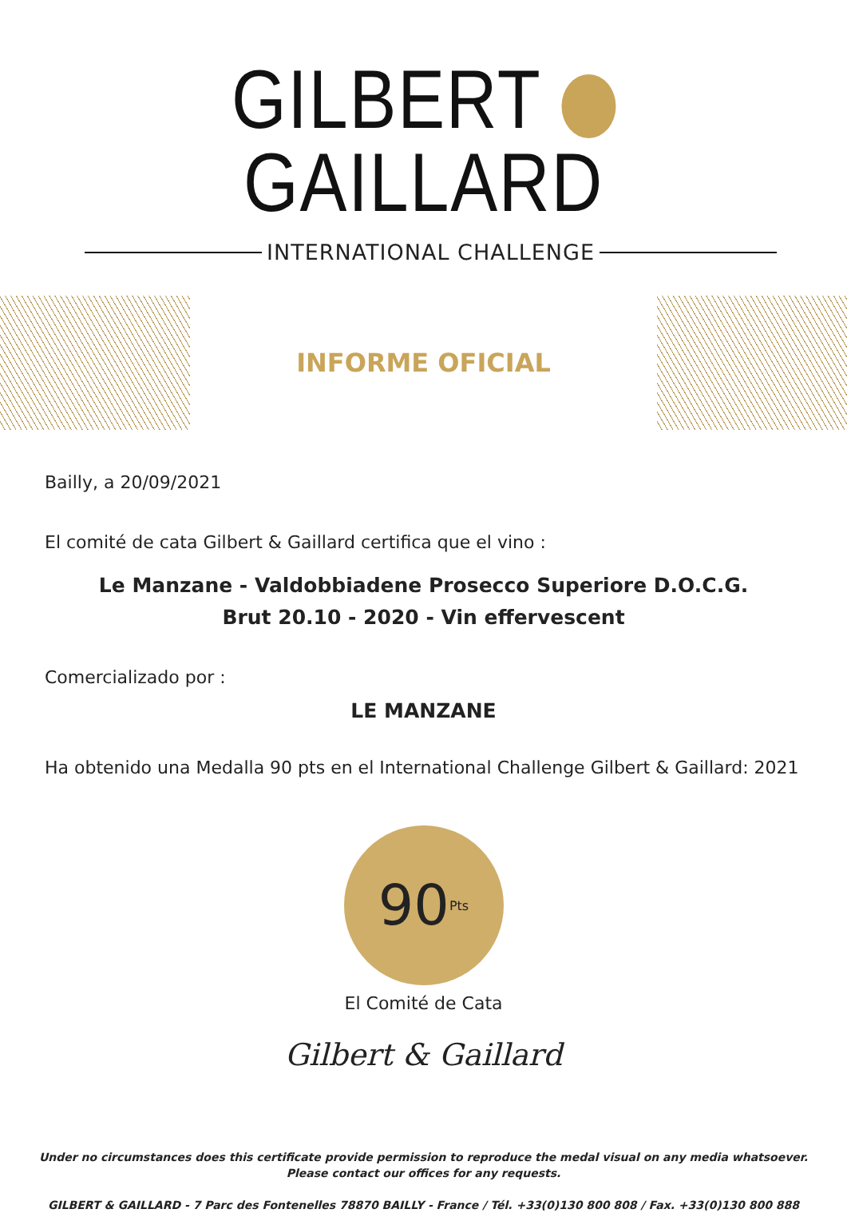GILBERT GAILLARD
INTERNATIONAL CHALLENGE
INFORME OFICIAL
Bailly, a 20/09/2021
El comité de cata Gilbert & Gaillard certifica que el vino :
Le Manzane - Valdobbiadene Prosecco Superiore D.O.C.G.
Brut 20.10 - 2020 - Vin effervescent
Comercializado por :
LE MANZANE
Ha obtenido una Medalla 90 pts en el International Challenge Gilbert & Gaillard: 2021
90 Pts
El Comité de Cata
Gilbert & Gaillard
Under no circumstances does this certificate provide permission to reproduce the medal visual on any media whatsoever.
Please contact our offices for any requests.
GILBERT & GAILLARD - 7 Parc des Fontenelles 78870 BAILLY - France / Tél. +33(0)130 800 808 / Fax. +33(0)130 800 888